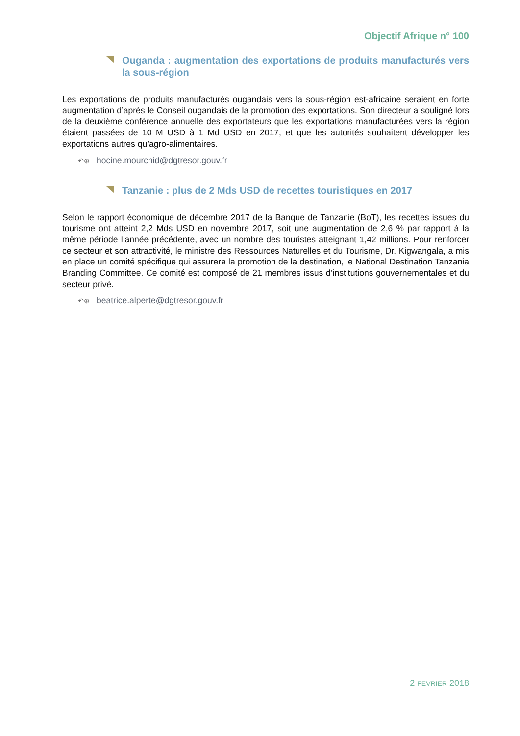Objectif Afrique n° 100
Ouganda : augmentation des exportations de produits manufacturés vers la sous-région
Les exportations de produits manufacturés ougandais vers la sous-région est-africaine seraient en forte augmentation d’après le Conseil ougandais de la promotion des exportations. Son directeur a souligné lors de la deuxième conférence annuelle des exportateurs que les exportations manufacturées vers la région étaient passées de 10 M USD à 1 Md USD en 2017, et que les autorités souhaitent développer les exportations autres qu’agro-alimentaires.
↶⊕ hocine.mourchid@dgtresor.gouv.fr
Tanzanie : plus de 2 Mds USD de recettes touristiques en 2017
Selon le rapport économique de décembre 2017 de la Banque de Tanzanie (BoT), les recettes issues du tourisme ont atteint 2,2 Mds USD en novembre 2017, soit une augmentation de 2,6 % par rapport à la même période l’année précédente, avec un nombre des touristes atteignant 1,42 millions. Pour renforcer ce secteur et son attractivité, le ministre des Ressources Naturelles et du Tourisme, Dr. Kigwangala, a mis en place un comité spécifique qui assurera la promotion de la destination, le National Destination Tanzania Branding Committee. Ce comité est composé de 21 membres issus d’institutions gouvernementales et du secteur privé.
↶⊕ beatrice.alperte@dgtresor.gouv.fr
2 FEVRIER 2018